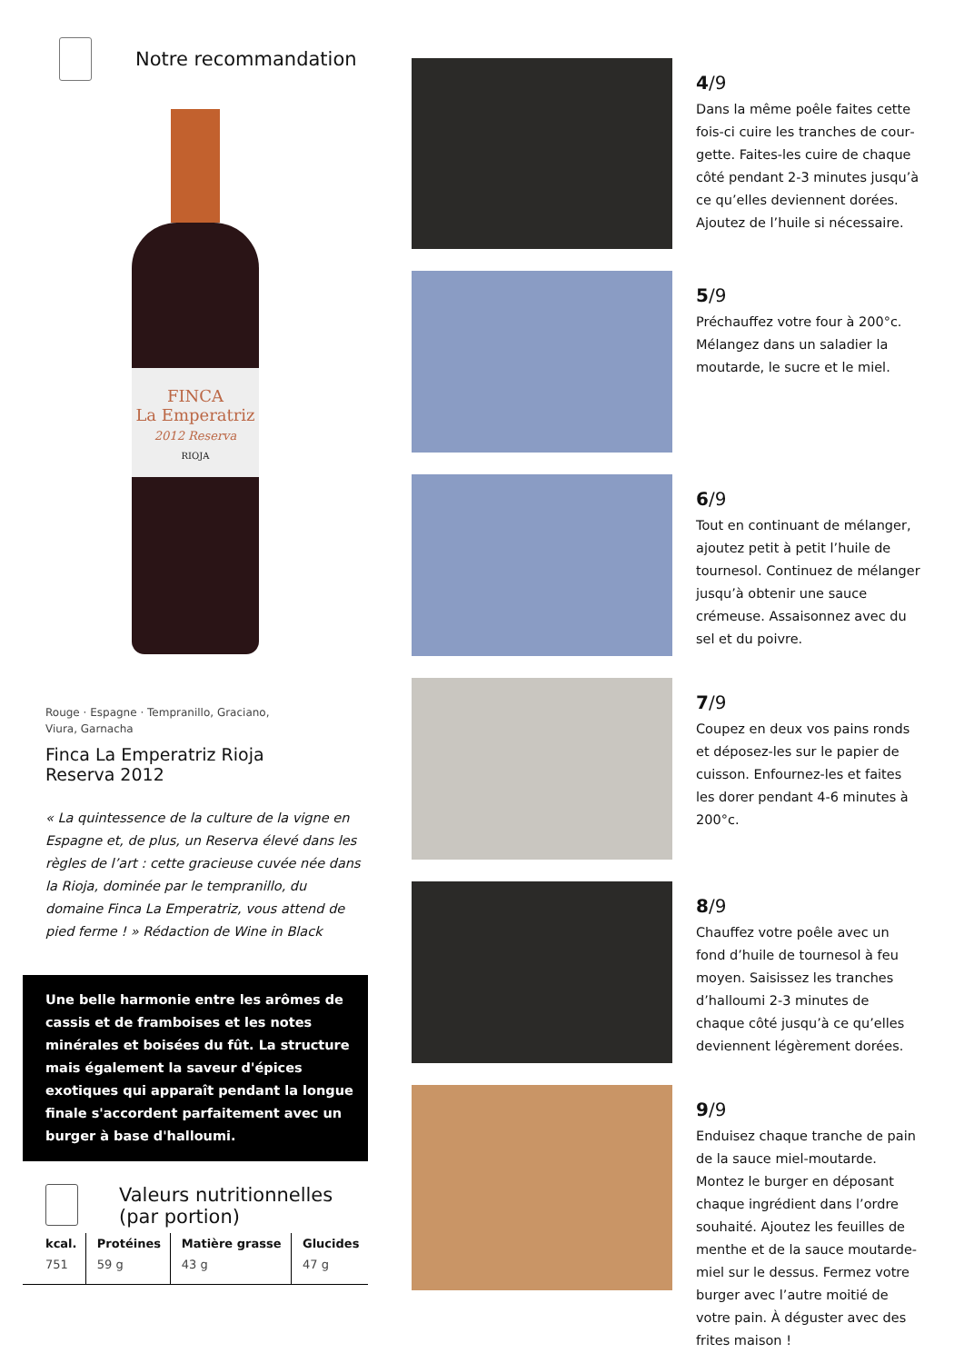Notre recommandation
FINCA
La Emperatriz
2012 Reserva
RIOJA
Rouge · Espagne · Tempranillo, Graciano,
Viura, Garnacha
Finca La Emperatriz Rioja
Reserva 2012
« La quintessence de la culture de la vigne en Espagne et, de plus, un Reserva élevé dans les règles de l’art : cette gracieuse cuvée née dans la Rioja, dominée par le tempranillo, du domaine Finca La Emperatriz, vous attend de pied ferme ! » Rédaction de Wine in Black
Une belle harmonie entre les arômes de cassis et de framboises et les notes minérales et boisées du fût. La structure mais également la saveur d'épices exotiques qui apparaît pendant la longue finale s'accordent parfaitement avec un burger à base d'halloumi.
Valeurs nutritionnelles
(par portion)
| kcal. | Protéines | Matière grasse | Glucides |
| --- | --- | --- | --- |
| 751 | 59 g | 43 g | 47 g |
4/9
Dans la même poêle faites cette fois-ci cuire les tranches de cour­gette. Faites-les cuire de chaque côté pendant 2-3 minutes jusqu’à ce qu’elles deviennent dorées. Ajoutez de l’huile si nécessaire.
5/9
Préchauffez votre four à 200°c. Mélangez dans un saladier la moutarde, le sucre et le miel.
6/9
Tout en continuant de mélanger, ajoutez petit à petit l’huile de tournesol. Continuez de mélanger jusqu’à obtenir une sauce crémeuse. Assaisonnez avec du sel et du poivre.
7/9
Coupez en deux vos pains ronds et déposez-les sur le papier de cuisson. Enfournez-les et faites les dorer pendant 4-6 minutes à 200°c.
8/9
Chauffez votre poêle avec un fond d’huile de tournesol à feu moyen. Saisissez les tranches d’halloumi 2-3 minutes de chaque côté jusqu’à ce qu’elles deviennent légèrement dorées.
9/9
Enduisez chaque tranche de pain de la sauce miel-moutarde. Montez le burger en déposant chaque ingrédient dans l’ordre souhaité. Ajoutez les feuilles de menthe et de la sauce moutarde-miel sur le dessus. Fermez votre burger avec l’autre moitié de votre pain. À déguster avec des frites maison !